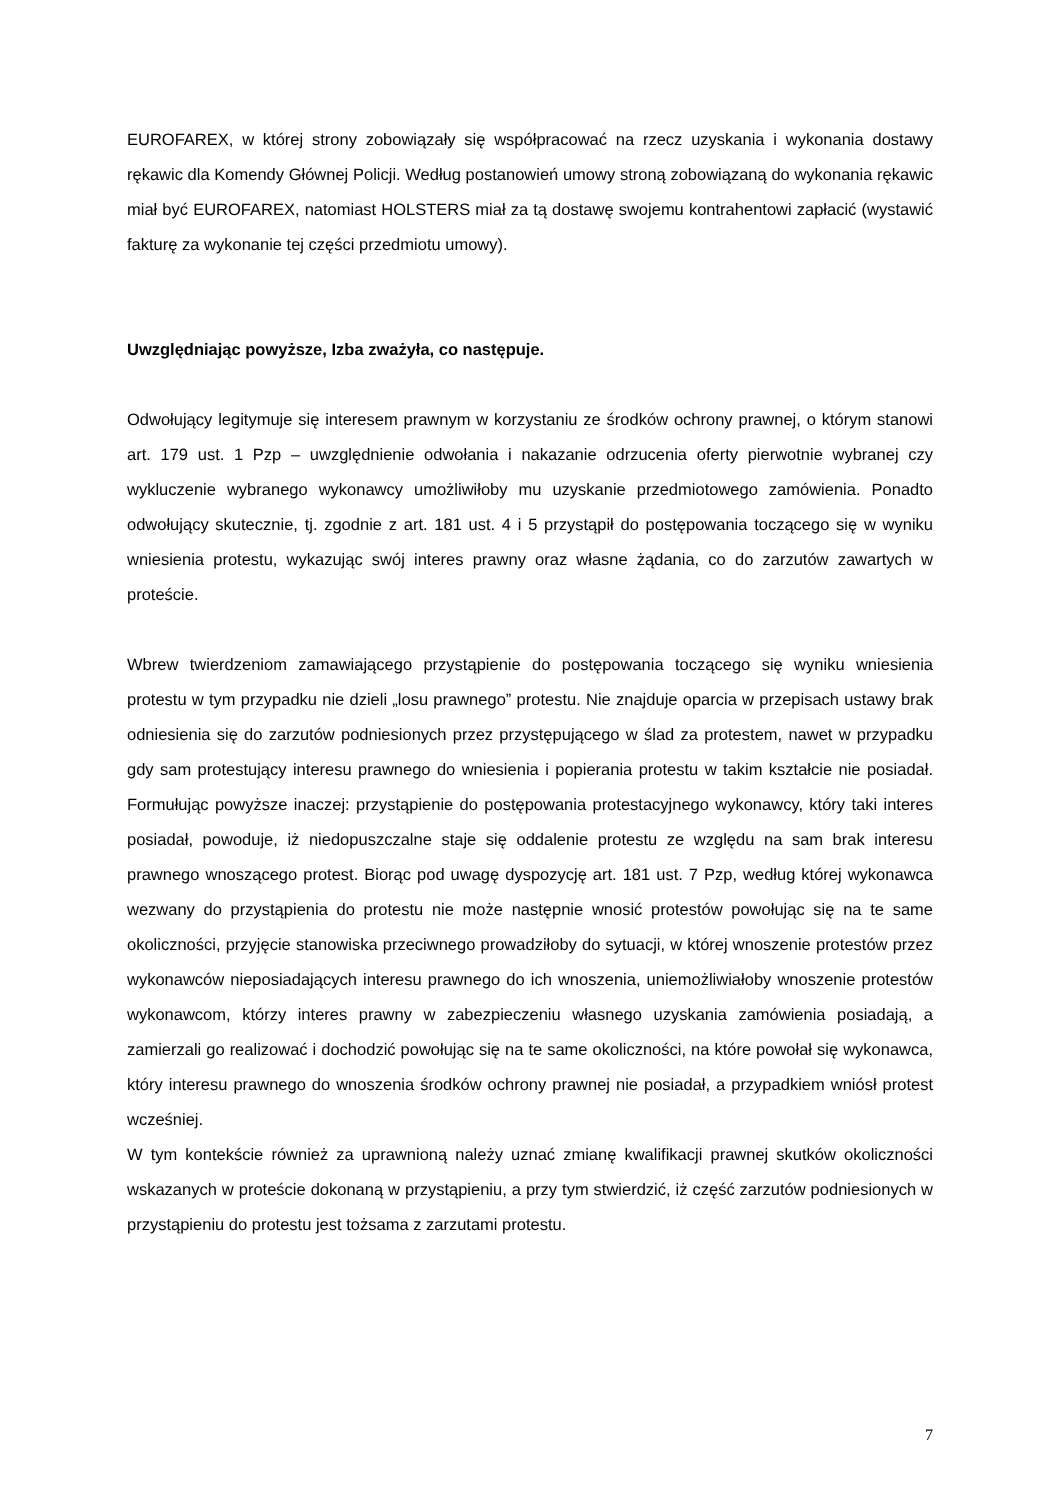EUROFAREX, w której strony zobowiązały się współpracować na rzecz uzyskania i wykonania dostawy rękawic dla Komendy Głównej Policji. Według postanowień umowy stroną zobowiązaną do wykonania rękawic miał być EUROFAREX, natomiast HOLSTERS miał za tą dostawę swojemu kontrahentowi zapłacić (wystawić fakturę za wykonanie tej części przedmiotu umowy).
Uwzględniając powyższe, Izba zważyła, co następuje.
Odwołujący legitymuje się interesem prawnym w korzystaniu ze środków ochrony prawnej, o którym stanowi art. 179 ust. 1 Pzp – uwzględnienie odwołania i nakazanie odrzucenia oferty pierwotnie wybranej czy wykluczenie wybranego wykonawcy umożliwiłoby mu uzyskanie przedmiotowego zamówienia. Ponadto odwołujący skutecznie, tj. zgodnie z art. 181 ust. 4 i 5 przystąpił do postępowania toczącego się w wyniku wniesienia protestu, wykazując swój interes prawny oraz własne żądania, co do zarzutów zawartych w proteście.
Wbrew twierdzeniom zamawiającego przystąpienie do postępowania toczącego się wyniku wniesienia protestu w tym przypadku nie dzieli „losu prawnego” protestu. Nie znajduje oparcia w przepisach ustawy brak odniesienia się do zarzutów podniesionych przez przystępującego w ślad za protestem, nawet w przypadku gdy sam protestujący interesu prawnego do wniesienia i popierania protestu w takim kształcie nie posiadał. Formułując powyższe inaczej: przystąpienie do postępowania protestacyjnego wykonawcy, który taki interes posiadał, powoduje, iż niedopuszczalne staje się oddalenie protestu ze względu na sam brak interesu prawnego wnoszącego protest. Biorąc pod uwagę dyspozycję art. 181 ust. 7 Pzp, według której wykonawca wezwany do przystąpienia do protestu nie może następnie wnosić protestów powołując się na te same okoliczności, przyjęcie stanowiska przeciwnego prowadziłoby do sytuacji, w której wnoszenie protestów przez wykonawców nieposiadających interesu prawnego do ich wnoszenia, uniemożliwiałoby wnoszenie protestów wykonawcom, którzy interes prawny w zabezpieczeniu własnego uzyskania zamówienia posiadają, a zamierzali go realizować i dochodzić powołując się na te same okoliczności, na które powołał się wykonawca, który interesu prawnego do wnoszenia środków ochrony prawnej nie posiadał, a przypadkiem wniósł protest wcześniej.
W tym kontekście również za uprawnioną należy uznać zmianę kwalifikacji prawnej skutków okoliczności wskazanych w proteście dokonaną w przystąpieniu, a przy tym stwierdzić, iż część zarzutów podniesionych w przystąpieniu do protestu jest tożsama z zarzutami protestu.
7